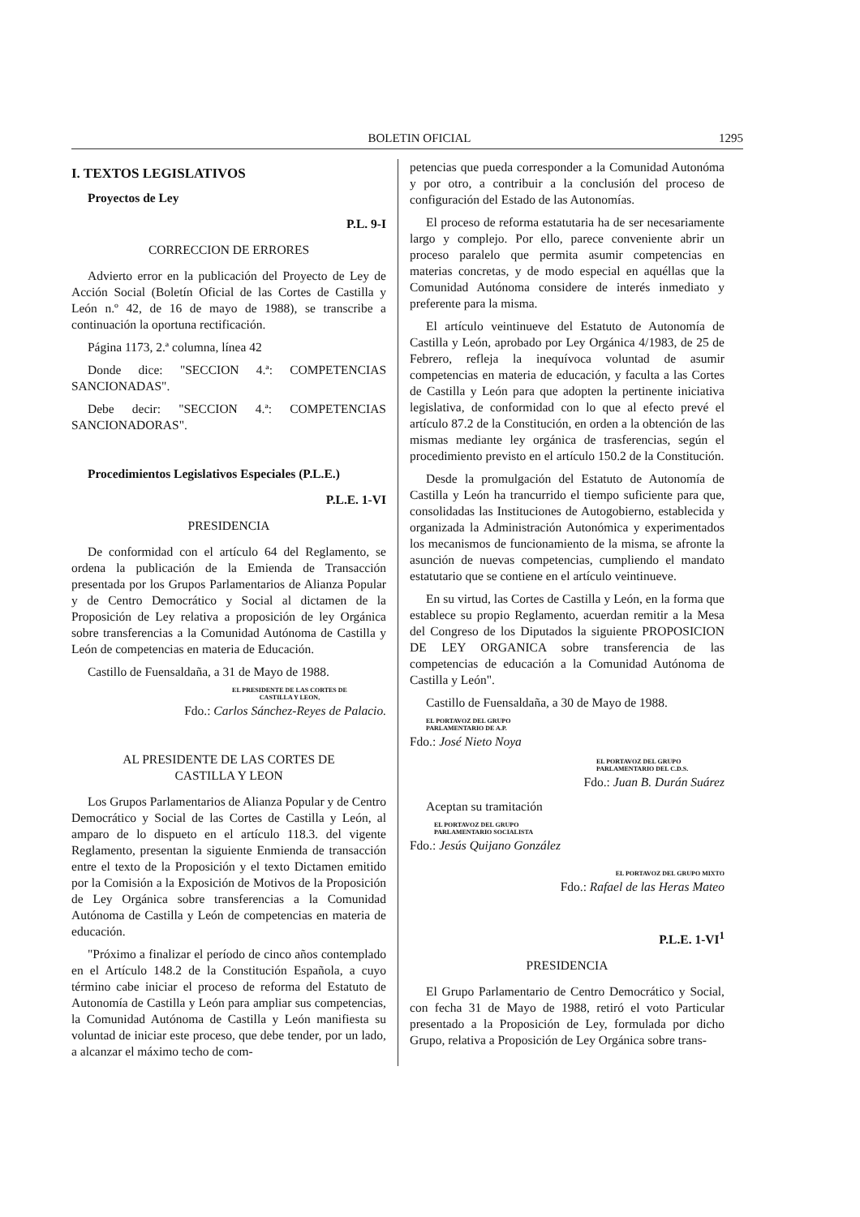BOLETIN OFICIAL 1295
I. TEXTOS LEGISLATIVOS
Proyectos de Ley
P.L. 9-I
CORRECCION DE ERRORES
Advierto error en la publicación del Proyecto de Ley de Acción Social (Boletín Oficial de las Cortes de Castilla y León n.º 42, de 16 de mayo de 1988), se transcribe a continuación la oportuna rectificación.
Página 1173, 2.ª columna, línea 42
Donde dice: "SECCION 4.ª: COMPETENCIAS SANCIONADAS".
Debe decir: "SECCION 4.ª: COMPETENCIAS SANCIONADORAS".
Procedimientos Legislativos Especiales (P.L.E.)
P.L.E. 1-VI
PRESIDENCIA
De conformidad con el artículo 64 del Reglamento, se ordena la publicación de la Emienda de Transacción presentada por los Grupos Parlamentarios de Alianza Popular y de Centro Democrático y Social al dictamen de la Proposición de Ley relativa a proposición de ley Orgánica sobre transferencias a la Comunidad Autónoma de Castilla y León de competencias en materia de Educación.
Castillo de Fuensaldaña, a 31 de Mayo de 1988.
EL PRESIDENTE DE LAS CORTES DE
CASTILLA Y LEON,
Fdo.: Carlos Sánchez-Reyes de Palacio.
AL PRESIDENTE DE LAS CORTES DE
CASTILLA Y LEON
Los Grupos Parlamentarios de Alianza Popular y de Centro Democrático y Social de las Cortes de Castilla y León, al amparo de lo dispueto en el artículo 118.3. del vigente Reglamento, presentan la siguiente Enmienda de transacción entre el texto de la Proposición y el texto Dictamen emitido por la Comisión a la Exposición de Motivos de la Proposición de Ley Orgánica sobre transferencias a la Comunidad Autónoma de Castilla y León de competencias en materia de educación.
"Próximo a finalizar el período de cinco años contemplado en el Artículo 148.2 de la Constitución Española, a cuyo término cabe iniciar el proceso de reforma del Estatuto de Autonomía de Castilla y León para ampliar sus competencias, la Comunidad Autónoma de Castilla y León manifiesta su voluntad de iniciar este proceso, que debe tender, por un lado, a alcanzar el máximo techo de com-
petencias que pueda corresponder a la Comunidad Autonóma y por otro, a contribuir a la conclusión del proceso de configuración del Estado de las Autonomías.
El proceso de reforma estatutaria ha de ser necesariamente largo y complejo. Por ello, parece conveniente abrir un proceso paralelo que permita asumir competencias en materias concretas, y de modo especial en aquéllas que la Comunidad Autónoma considere de interés inmediato y preferente para la misma.
El artículo veintinueve del Estatuto de Autonomía de Castilla y León, aprobado por Ley Orgánica 4/1983, de 25 de Febrero, refleja la inequívoca voluntad de asumir competencias en materia de educación, y faculta a las Cortes de Castilla y León para que adopten la pertinente iniciativa legislativa, de conformidad con lo que al efecto prevé el artículo 87.2 de la Constitución, en orden a la obtención de las mismas mediante ley orgánica de trasferencias, según el procedimiento previsto en el artículo 150.2 de la Constitución.
Desde la promulgación del Estatuto de Autonomía de Castilla y León ha trancurrido el tiempo suficiente para que, consolidadas las Instituciones de Autogobierno, establecida y organizada la Administración Autonómica y experimentados los mecanismos de funcionamiento de la misma, se afronte la asunción de nuevas competencias, cumpliendo el mandato estatutario que se contiene en el artículo veintinueve.
En su virtud, las Cortes de Castilla y León, en la forma que establece su propio Reglamento, acuerdan remitir a la Mesa del Congreso de los Diputados la siguiente PROPOSICION DE LEY ORGANICA sobre transferencia de las competencias de educación a la Comunidad Autónoma de Castilla y León".
Castillo de Fuensaldaña, a 30 de Mayo de 1988.
EL PORTAVOZ DEL GRUPO
PARLAMENTARIO DE A.P.
Fdo.: José Nieto Noya
EL PORTAVOZ DEL GRUPO
PARLAMENTARIO DEL C.D.S.
Fdo.: Juan B. Durán Suárez
Aceptan su tramitación
EL PORTAVOZ DEL GRUPO
PARLAMENTARIO SOCIALISTA
Fdo.: Jesús Quijano González
EL PORTAVOZ DEL GRUPO MIXTO
Fdo.: Rafael de las Heras Mateo
P.L.E. 1-VI<sup>1</sup>
PRESIDENCIA
El Grupo Parlamentario de Centro Democrático y Social, con fecha 31 de Mayo de 1988, retiró el voto Particular presentado a la Proposición de Ley, formulada por dicho Grupo, relativa a Proposición de Ley Orgánica sobre trans-